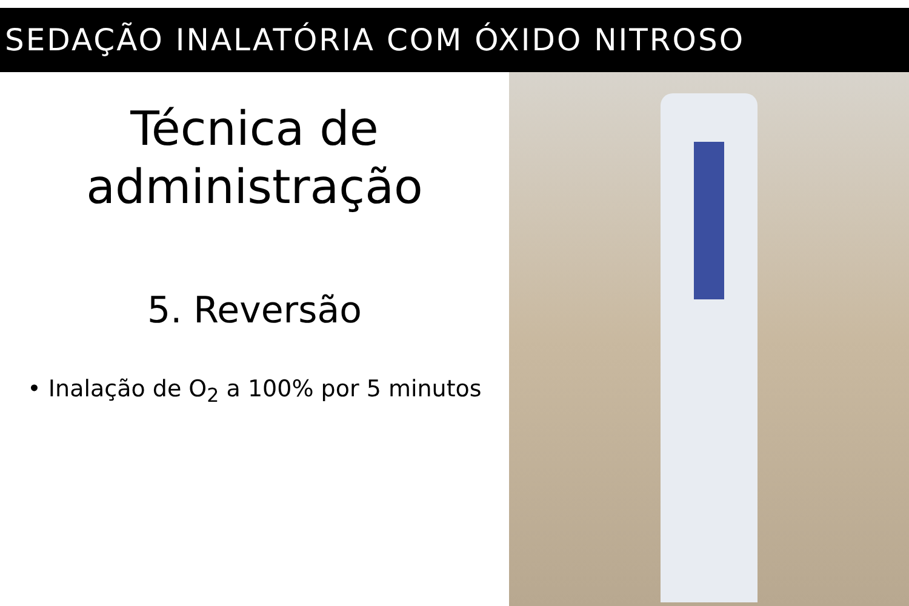SEDAÇÃO INALATÓRIA COM ÓXIDO NITROSO
Técnica de
administração
5. Reversão
• Inalação de O<sub>2</sub> a 100% por 5 minutos